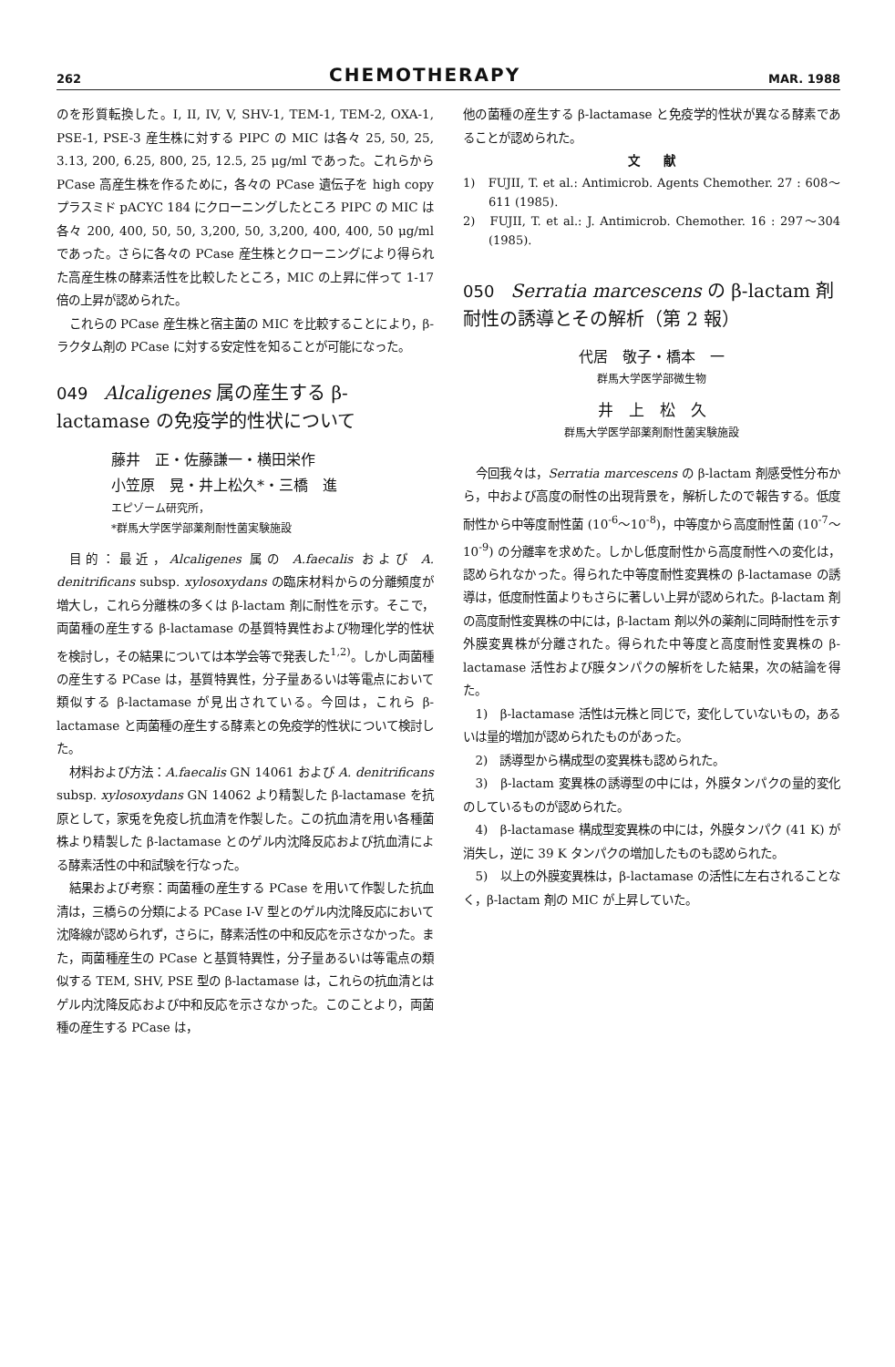262 CHEMOTHERAPY MAR. 1988
のを形質転換した。I, II, IV, V, SHV-1, TEM-1, TEM-2, OXA-1, PSE-1, PSE-3 産生株に対する PIPC の MIC は各々 25, 50, 25, 3.13, 200, 6.25, 800, 25, 12.5, 25 μg/ml であった。これらから PCase 高産生株を作るために，各々の PCase 遺伝子を high copy プラスミド pACYC 184 にクローニングしたところ PIPC の MIC は各々 200, 400, 50, 50, 3,200, 50, 3,200, 400, 400, 50 μg/ml であった。さらに各々の PCase 産生株とクローニングにより得られた高産生株の酵素活性を比較したところ，MIC の上昇に伴って 1-17 倍の上昇が認められた。
これらの PCase 産生株と宿主菌の MIC を比較することにより，β-ラクタム剤の PCase に対する安定性を知ることが可能になった。
049 Alcaligenes 属の産生する β-lactamase の免疫学的性状について
藤井　正・佐藤謙一・横田栄作
小笠原　晃・井上松久*・三橋　進
エピゾーム研究所，
*群馬大学医学部薬剤耐性菌実験施設
目的：最近，Alcaligenes 属の A.faecalis および A. denitrificans subsp. xylosoxydans の臨床材料からの分離頻度が増大し，これら分離株の多くは β-lactam 剤に耐性を示す。そこで，両菌種の産生する β-lactamase の基質特異性および物理化学的性状を検討し，その結果については本学会等で発表した<sup>1,2)</sup>。しかし両菌種の産生する PCase は，基質特異性，分子量あるいは等電点において類似する β-lactamase が見出されている。今回は，これら β-lactamase と両菌種の産生する酵素との免疫学的性状について検討した。
材料および方法：A.faecalis GN 14061 および A. denitrificans subsp. xylosoxydans GN 14062 より精製した β-lactamase を抗原として，家兎を免疫し抗血清を作製した。この抗血清を用い各種菌株より精製した β-lactamase とのゲル内沈降反応および抗血清による酵素活性の中和試験を行なった。
結果および考察：両菌種の産生する PCase を用いて作製した抗血清は，三橋らの分類による PCase I-V 型とのゲル内沈降反応において沈降線が認められず，さらに，酵素活性の中和反応を示さなかった。また，両菌種産生の PCase と基質特異性，分子量あるいは等電点の類似する TEM, SHV, PSE 型の β-lactamase は，これらの抗血清とはゲル内沈降反応および中和反応を示さなかった。このことより，両菌種の産生する PCase は，
他の菌種の産生する β-lactamase と免疫学的性状が異なる酵素であることが認められた。
文　　献
1)　FUJII, T. et al.: Antimicrob. Agents Chemother. 27 : 608～611 (1985).
2)　FUJII, T. et al.: J. Antimicrob. Chemother. 16 : 297～304 (1985).
050 Serratia marcescens の β-lactam 剤耐性の誘導とその解析（第 2 報）
代居　敬子・橋本　一
群馬大学医学部微生物
井　上　松　久
群馬大学医学部薬剤耐性菌実験施設
今回我々は，Serratia marcescens の β-lactam 剤感受性分布から，中および高度の耐性の出現背景を，解析したので報告する。低度耐性から中等度耐性菌 (10<sup>-6</sup>～10<sup>-8</sup>)，中等度から高度耐性菌 (10<sup>-7</sup>～10<sup>-9</sup>) の分離率を求めた。しかし低度耐性から高度耐性への変化は，認められなかった。得られた中等度耐性変異株の β-lactamase の誘導は，低度耐性菌よりもさらに著しい上昇が認められた。β-lactam 剤の高度耐性変異株の中には，β-lactam 剤以外の薬剤に同時耐性を示す外膜変異株が分離された。得られた中等度と高度耐性変異株の β-lactamase 活性および膜タンパクの解析をした結果，次の結論を得た。
1)　β-lactamase 活性は元株と同じで，変化していないもの，あるいは量的増加が認められたものがあった。
2)　誘導型から構成型の変異株も認められた。
3)　β-lactam 変異株の誘導型の中には，外膜タンパクの量的変化のしているものが認められた。
4)　β-lactamase 構成型変異株の中には，外膜タンパク (41 K) が消失し，逆に 39 K タンパクの増加したものも認められた。
5)　以上の外膜変異株は，β-lactamase の活性に左右されることなく，β-lactam 剤の MIC が上昇していた。